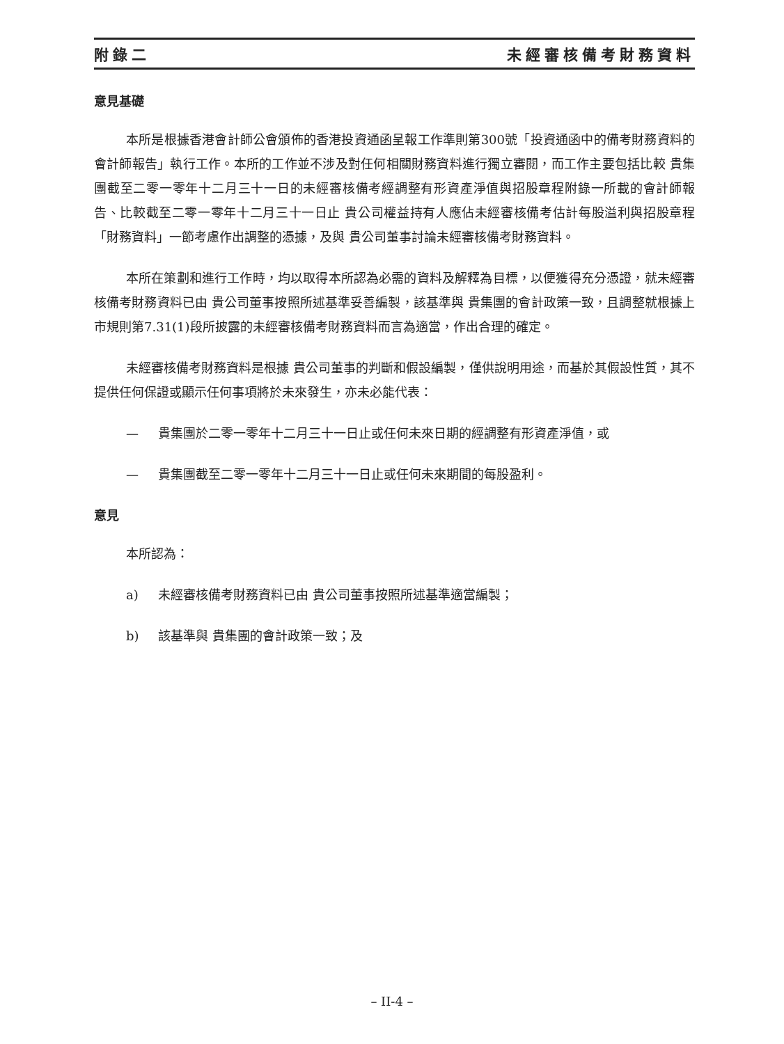附錄二 未經審核備考財務資料
意見基礎
本所是根據香港會計師公會頒佈的香港投資通函呈報工作準則第300號「投資通函中的備考財務資料的會計師報告」執行工作。本所的工作並不涉及對任何相關財務資料進行獨立審閱，而工作主要包括比較 貴集團截至二零一零年十二月三十一日的未經審核備考經調整有形資產淨值與招股章程附錄一所載的會計師報告、比較截至二零一零年十二月三十一日止 貴公司權益持有人應佔未經審核備考估計每股溢利與招股章程「財務資料」一節考慮作出調整的憑據，及與 貴公司董事討論未經審核備考財務資料。
本所在策劃和進行工作時，均以取得本所認為必需的資料及解釋為目標，以便獲得充分憑證，就未經審核備考財務資料已由 貴公司董事按照所述基準妥善編製，該基準與 貴集團的會計政策一致，且調整就根據上市規則第7.31(1)段所披露的未經審核備考財務資料而言為適當，作出合理的確定。
未經審核備考財務資料是根據 貴公司董事的判斷和假設編製，僅供說明用途，而基於其假設性質，其不提供任何保證或顯示任何事項將於未來發生，亦未必能代表：
— 貴集團於二零一零年十二月三十一日止或任何未來日期的經調整有形資產淨值，或
— 貴集團截至二零一零年十二月三十一日止或任何未來期間的每股盈利。
意見
本所認為：
a) 未經審核備考財務資料已由 貴公司董事按照所述基準適當編製；
b) 該基準與 貴集團的會計政策一致；及
– II-4 –